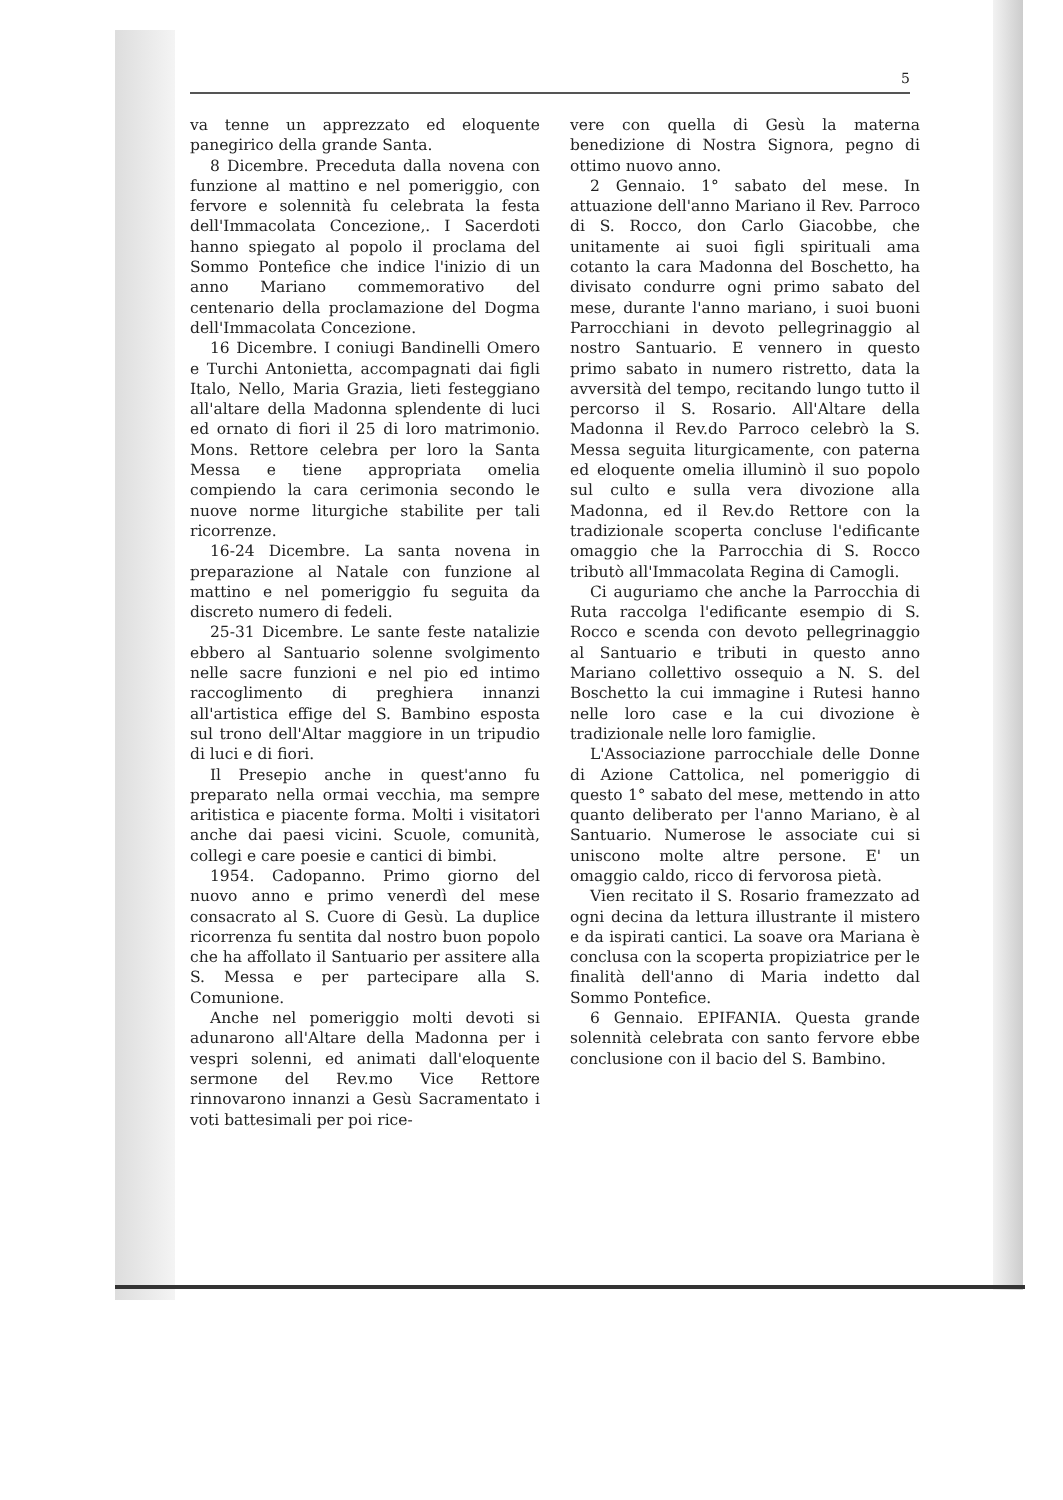5
va tenne un apprezzato ed eloquente panegirico della grande Santa.
8 Dicembre. Preceduta dalla novena con funzione al mattino e nel pomeriggio, con fervore e solennità fu celebrata la festa dell'Immacolata Concezione,. I Sacerdoti hanno spiegato al popolo il proclama del Sommo Pontefice che indice l'inizio di un anno Mariano commemorativo del centenario della proclamazione del Dogma dell'Immacolata Concezione.
16 Dicembre. I coniugi Bandinelli Omero e Turchi Antonietta, accompagnati dai figli Italo, Nello, Maria Grazia, lieti festeggiano all'altare della Madonna splendente di luci ed ornato di fiori il 25 di loro matrimonio. Mons. Rettore celebra per loro la Santa Messa e tiene appropriata omelia compiendo la cara cerimonia secondo le nuove norme liturgiche stabilite per tali ricorrenze.
16-24 Dicembre. La santa novena in preparazione al Natale con funzione al mattino e nel pomeriggio fu seguita da discreto numero di fedeli.
25-31 Dicembre. Le sante feste natalizie ebbero al Santuario solenne svolgimento nelle sacre funzioni e nel pio ed intimo raccoglimento di preghiera innanzi all'artistica effige del S. Bambino esposta sul trono dell'Altar maggiore in un tripudio di luci e di fiori.
Il Presepio anche in quest'anno fu preparato nella ormai vecchia, ma sempre aritistica e piacente forma. Molti i visitatori anche dai paesi vicini. Scuole, comunità, collegi e care poesie e cantici di bimbi.
1954. Cadopanno. Primo giorno del nuovo anno e primo venerdì del mese consacrato al S. Cuore di Gesù. La duplice ricorrenza fu sentita dal nostro buon popolo che ha affollato il Santuario per assitere alla S. Messa e per partecipare alla S. Comunione.
Anche nel pomeriggio molti devoti si adunarono all'Altare della Madonna per i vespri solenni, ed animati dall'eloquente sermone del Rev.mo Vice Rettore rinnovarono innanzi a Gesù Sacramentato i voti battesimali per poi rice-
vere con quella di Gesù la materna benedizione di Nostra Signora, pegno di ottimo nuovo anno.
2 Gennaio. 1° sabato del mese. In attuazione dell'anno Mariano il Rev. Parroco di S. Rocco, don Carlo Giacobbe, che unitamente ai suoi figli spirituali ama cotanto la cara Madonna del Boschetto, ha divisato condurre ogni primo sabato del mese, durante l'anno mariano, i suoi buoni Parrocchiani in devoto pellegrinaggio al nostro Santuario. E vennero in questo primo sabato in numero ristretto, data la avversità del tempo, recitando lungo tutto il percorso il S. Rosario. All'Altare della Madonna il Rev.do Parroco celebrò la S. Messa seguita liturgicamente, con paterna ed eloquente omelia illuminò il suo popolo sul culto e sulla vera divozione alla Madonna, ed il Rev.do Rettore con la tradizionale scoperta concluse l'edificante omaggio che la Parrocchia di S. Rocco tributò all'Immacolata Regina di Camogli.
Ci auguriamo che anche la Parrocchia di Ruta raccolga l'edificante esempio di S. Rocco e scenda con devoto pellegrinaggio al Santuario e tributi in questo anno Mariano collettivo ossequio a N. S. del Boschetto la cui immagine i Rutesi hanno nelle loro case e la cui divozione è tradizionale nelle loro famiglie.
L'Associazione parrocchiale delle Donne di Azione Cattolica, nel pomeriggio di questo 1° sabato del mese, mettendo in atto quanto deliberato per l'anno Mariano, è al Santuario. Numerose le associate cui si uniscono molte altre persone. E' un omaggio caldo, ricco di fervorosa pietà.
Vien recitato il S. Rosario framezzato ad ogni decina da lettura illustrante il mistero e da ispirati cantici. La soave ora Mariana è conclusa con la scoperta propiziatrice per le finalità dell'anno di Maria indetto dal Sommo Pontefice.
6 Gennaio. EPIFANIA. Questa grande solennità celebrata con santo fervore ebbe conclusione con il bacio del S. Bambino.